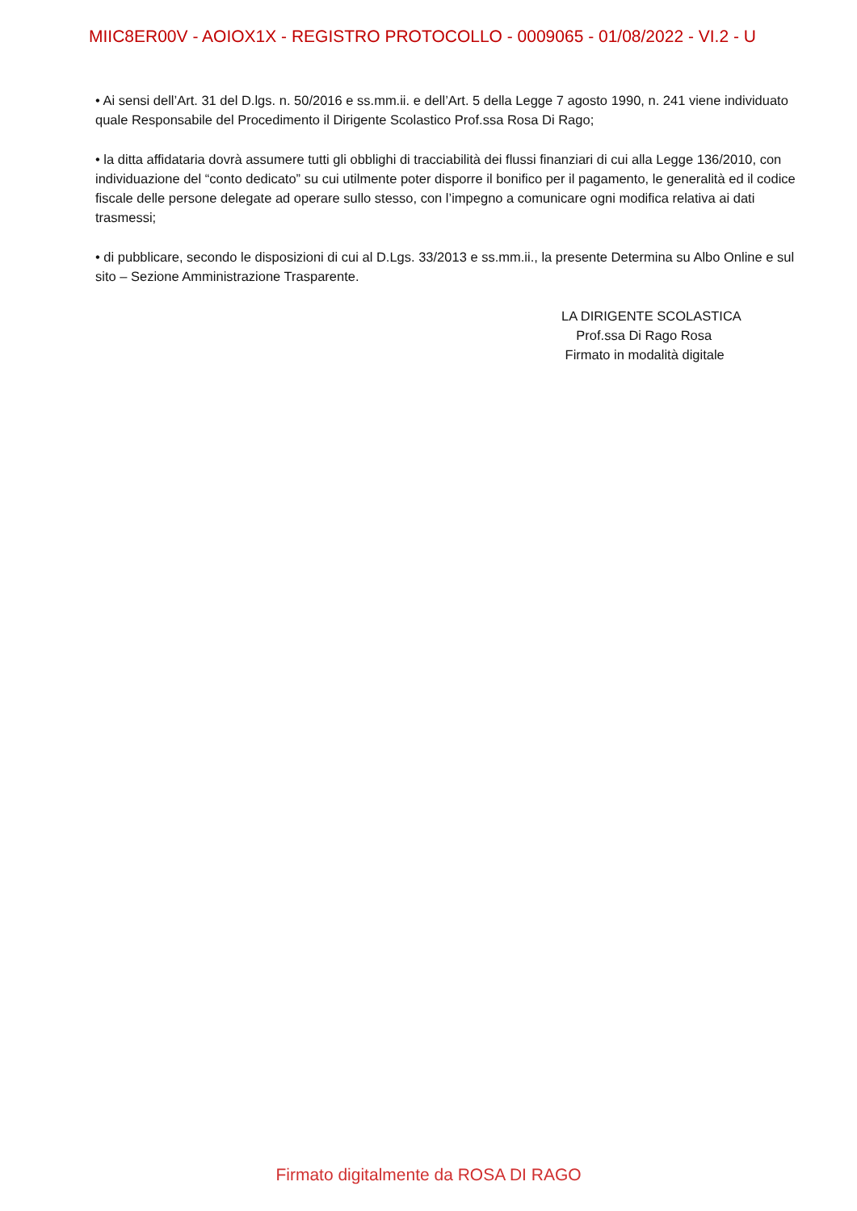MIIC8ER00V - AOIOX1X - REGISTRO PROTOCOLLO - 0009065 - 01/08/2022 - VI.2 - U
• Ai sensi dell’Art. 31 del D.lgs. n. 50/2016 e ss.mm.ii. e dell’Art. 5 della Legge 7 agosto 1990, n. 241 viene individuato quale Responsabile del Procedimento il Dirigente Scolastico Prof.ssa Rosa Di Rago;
• la ditta affidataria dovrà assumere tutti gli obblighi di tracciabilità dei flussi finanziari di cui alla Legge 136/2010, con individuazione del “conto dedicato” su cui utilmente poter disporre il bonifico per il pagamento, le generalità ed il codice fiscale delle persone delegate ad operare sullo stesso, con l’impegno a comunicare ogni modifica relativa ai dati trasmessi;
• di pubblicare, secondo le disposizioni di cui al D.Lgs. 33/2013 e ss.mm.ii., la presente Determina su Albo Online e sul sito – Sezione Amministrazione Trasparente.
LA DIRIGENTE SCOLASTICA
Prof.ssa Di Rago Rosa
Firmato in modalità digitale
Firmato digitalmente da ROSA DI RAGO